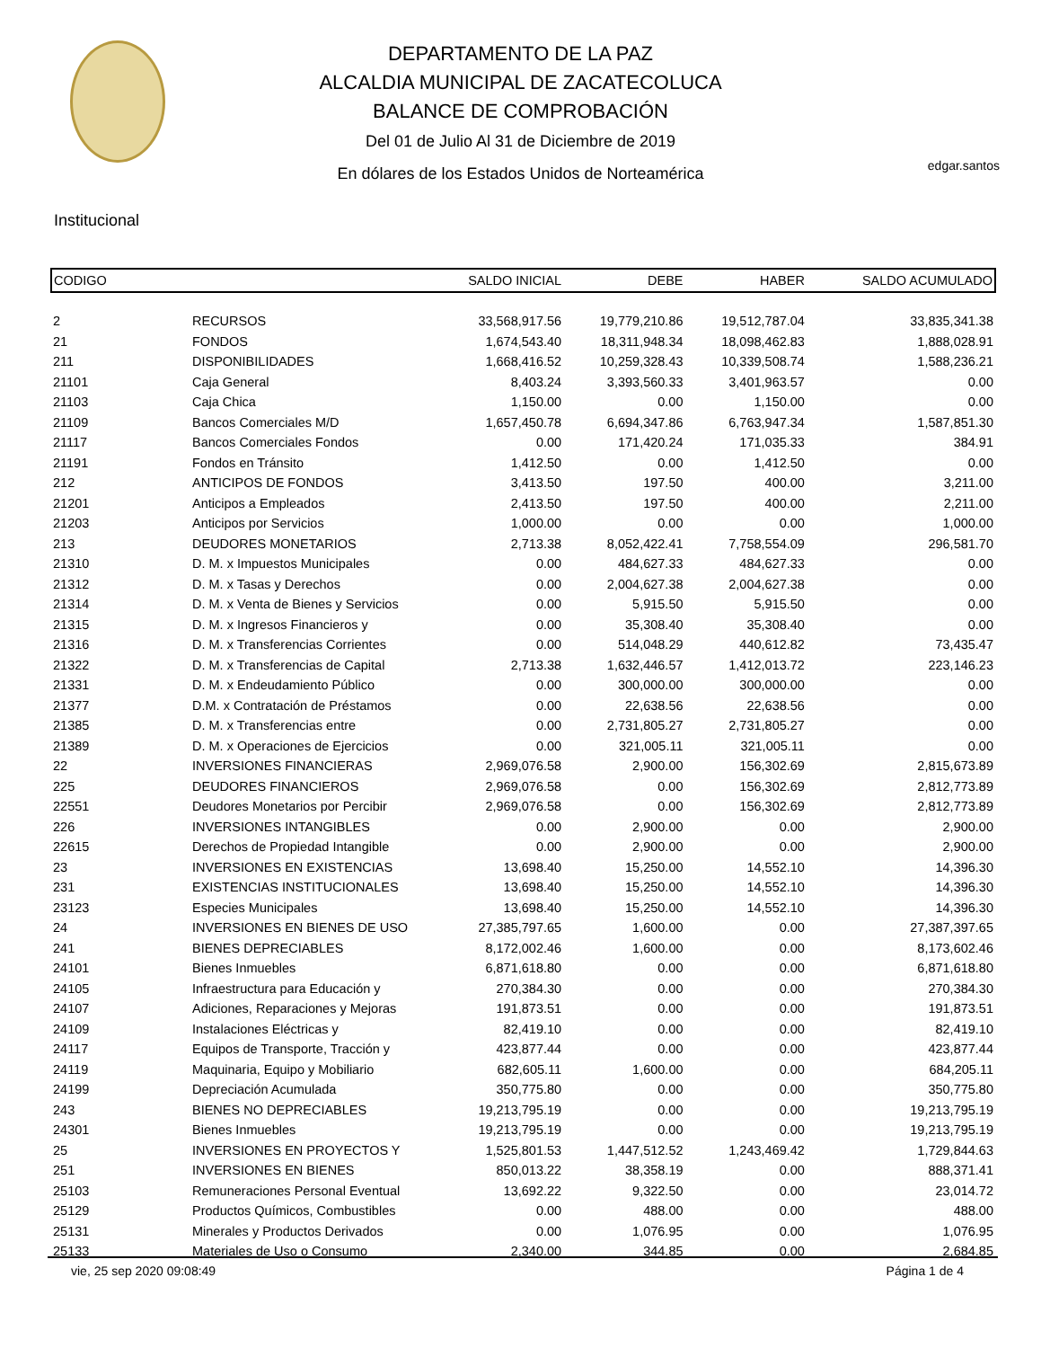DEPARTAMENTO DE LA PAZ
ALCALDIA MUNICIPAL DE ZACATECOLUCA
BALANCE DE COMPROBACIÓN
Del 01 de Julio Al 31 de Diciembre de 2019
En dólares de los Estados Unidos de Norteamérica
edgar.santos
Institucional
| CODIGO | | SALDO INICIAL | DEBE | HABER | SALDO ACUMULADO |
| --- | --- | --- | --- | --- | --- |
| 2 | RECURSOS | 33,568,917.56 | 19,779,210.86 | 19,512,787.04 | 33,835,341.38 |
| 21 | FONDOS | 1,674,543.40 | 18,311,948.34 | 18,098,462.83 | 1,888,028.91 |
| 211 | DISPONIBILIDADES | 1,668,416.52 | 10,259,328.43 | 10,339,508.74 | 1,588,236.21 |
| 21101 | Caja General | 8,403.24 | 3,393,560.33 | 3,401,963.57 | 0.00 |
| 21103 | Caja Chica | 1,150.00 | 0.00 | 1,150.00 | 0.00 |
| 21109 | Bancos Comerciales M/D | 1,657,450.78 | 6,694,347.86 | 6,763,947.34 | 1,587,851.30 |
| 21117 | Bancos Comerciales Fondos | 0.00 | 171,420.24 | 171,035.33 | 384.91 |
| 21191 | Fondos en Tránsito | 1,412.50 | 0.00 | 1,412.50 | 0.00 |
| 212 | ANTICIPOS DE FONDOS | 3,413.50 | 197.50 | 400.00 | 3,211.00 |
| 21201 | Anticipos a Empleados | 2,413.50 | 197.50 | 400.00 | 2,211.00 |
| 21203 | Anticipos por Servicios | 1,000.00 | 0.00 | 0.00 | 1,000.00 |
| 213 | DEUDORES MONETARIOS | 2,713.38 | 8,052,422.41 | 7,758,554.09 | 296,581.70 |
| 21310 | D. M. x Impuestos Municipales | 0.00 | 484,627.33 | 484,627.33 | 0.00 |
| 21312 | D. M. x Tasas y Derechos | 0.00 | 2,004,627.38 | 2,004,627.38 | 0.00 |
| 21314 | D. M. x Venta de Bienes y Servicios | 0.00 | 5,915.50 | 5,915.50 | 0.00 |
| 21315 | D. M. x Ingresos Financieros y | 0.00 | 35,308.40 | 35,308.40 | 0.00 |
| 21316 | D. M. x Transferencias Corrientes | 0.00 | 514,048.29 | 440,612.82 | 73,435.47 |
| 21322 | D. M. x Transferencias de Capital | 2,713.38 | 1,632,446.57 | 1,412,013.72 | 223,146.23 |
| 21331 | D. M. x Endeudamiento Público | 0.00 | 300,000.00 | 300,000.00 | 0.00 |
| 21377 | D.M. x Contratación de Préstamos | 0.00 | 22,638.56 | 22,638.56 | 0.00 |
| 21385 | D. M. x Transferencias entre | 0.00 | 2,731,805.27 | 2,731,805.27 | 0.00 |
| 21389 | D. M. x Operaciones de Ejercicios | 0.00 | 321,005.11 | 321,005.11 | 0.00 |
| 22 | INVERSIONES FINANCIERAS | 2,969,076.58 | 2,900.00 | 156,302.69 | 2,815,673.89 |
| 225 | DEUDORES FINANCIEROS | 2,969,076.58 | 0.00 | 156,302.69 | 2,812,773.89 |
| 22551 | Deudores Monetarios por Percibir | 2,969,076.58 | 0.00 | 156,302.69 | 2,812,773.89 |
| 226 | INVERSIONES INTANGIBLES | 0.00 | 2,900.00 | 0.00 | 2,900.00 |
| 22615 | Derechos de Propiedad Intangible | 0.00 | 2,900.00 | 0.00 | 2,900.00 |
| 23 | INVERSIONES EN EXISTENCIAS | 13,698.40 | 15,250.00 | 14,552.10 | 14,396.30 |
| 231 | EXISTENCIAS INSTITUCIONALES | 13,698.40 | 15,250.00 | 14,552.10 | 14,396.30 |
| 23123 | Especies Municipales | 13,698.40 | 15,250.00 | 14,552.10 | 14,396.30 |
| 24 | INVERSIONES EN BIENES DE USO | 27,385,797.65 | 1,600.00 | 0.00 | 27,387,397.65 |
| 241 | BIENES DEPRECIABLES | 8,172,002.46 | 1,600.00 | 0.00 | 8,173,602.46 |
| 24101 | Bienes Inmuebles | 6,871,618.80 | 0.00 | 0.00 | 6,871,618.80 |
| 24105 | Infraestructura para Educación y | 270,384.30 | 0.00 | 0.00 | 270,384.30 |
| 24107 | Adiciones, Reparaciones y Mejoras | 191,873.51 | 0.00 | 0.00 | 191,873.51 |
| 24109 | Instalaciones Eléctricas y | 82,419.10 | 0.00 | 0.00 | 82,419.10 |
| 24117 | Equipos de Transporte, Tracción y | 423,877.44 | 0.00 | 0.00 | 423,877.44 |
| 24119 | Maquinaria, Equipo y Mobiliario | 682,605.11 | 1,600.00 | 0.00 | 684,205.11 |
| 24199 | Depreciación Acumulada | 350,775.80 | 0.00 | 0.00 | 350,775.80 |
| 243 | BIENES NO DEPRECIABLES | 19,213,795.19 | 0.00 | 0.00 | 19,213,795.19 |
| 24301 | Bienes Inmuebles | 19,213,795.19 | 0.00 | 0.00 | 19,213,795.19 |
| 25 | INVERSIONES EN PROYECTOS Y | 1,525,801.53 | 1,447,512.52 | 1,243,469.42 | 1,729,844.63 |
| 251 | INVERSIONES EN BIENES | 850,013.22 | 38,358.19 | 0.00 | 888,371.41 |
| 25103 | Remuneraciones Personal Eventual | 13,692.22 | 9,322.50 | 0.00 | 23,014.72 |
| 25129 | Productos Químicos, Combustibles | 0.00 | 488.00 | 0.00 | 488.00 |
| 25131 | Minerales y Productos Derivados | 0.00 | 1,076.95 | 0.00 | 1,076.95 |
| 25133 | Materiales de Uso o Consumo | 2,340.00 | 344.85 | 0.00 | 2,684.85 |
vie, 25 sep 2020 09:08:49 Página 1 de 4